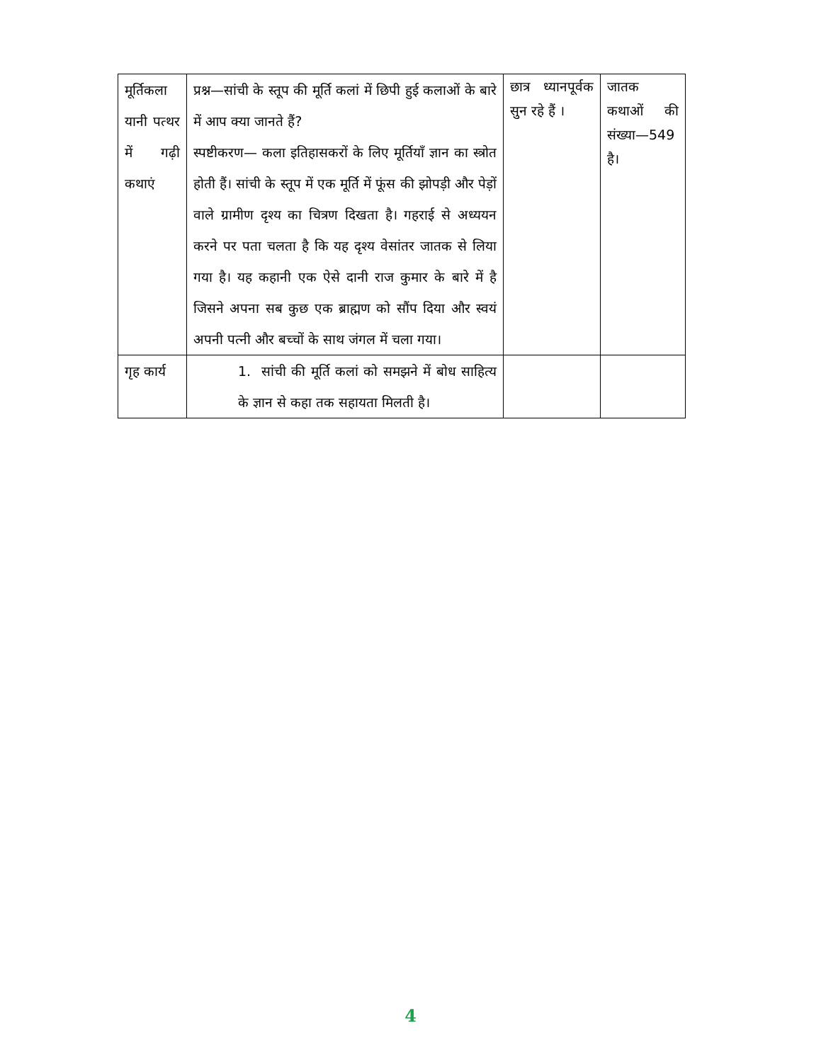| मूर्तिकला यानी पत्थर में गढ़ी कथाएं | प्रश्न—सांची के स्तूप की मूर्ति कलां में छिपी हुई कलाओं के बारे में आप क्या जानते हैं? स्पष्टीकरण— कला इतिहासकरों के लिए मूर्तियाँ ज्ञान का स्त्रोत होती हैं। सांची के स्तूप में एक मूर्ति में फूंस की झोपड़ी और पेड़ों वाले ग्रामीण दृश्य का चित्रण दिखता है। गहराई से अध्ययन करने पर पता चलता है कि यह दृश्य वेसांतर जातक से लिया गया है। यह कहानी एक ऐसे दानी राज कुमार के बारे में है जिसने अपना सब कुछ एक ब्राह्मण को सौंप दिया और स्वयं अपनी पत्नी और बच्चों के साथ जंगल में चला गया। | छात्र ध्यानपूर्वक सुन रहे हैं । | जातक कथाओं की संख्या—549 है। |
| गृह कार्य | 1. सांची की मूर्ति कलां को समझने में बोध साहित्य के ज्ञान से कहा तक सहायता मिलती है। | | |
4